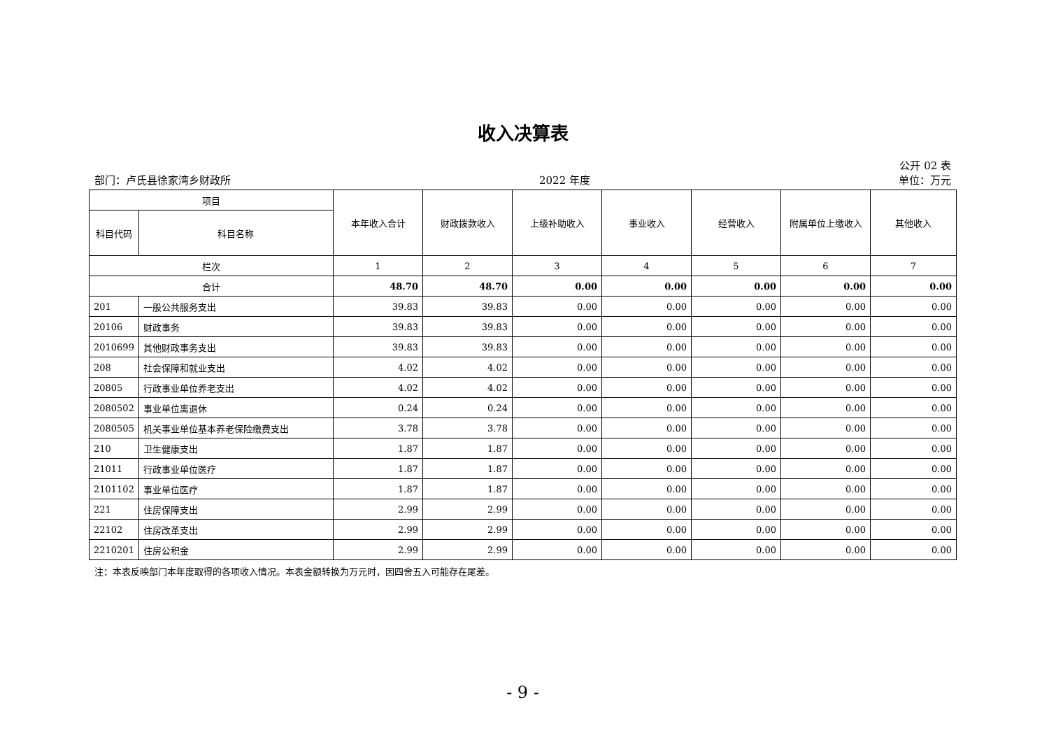收入决算表
公开 02 表
部门：卢氏县徐家湾乡财政所 2022 年度 单位：万元
| 项目 | | 本年收入合计 | 财政拨款收入 | 上级补助收入 | 事业收入 | 经营收入 | 附属单位上缴收入 | 其他收入 |
| --- | --- | --- | --- | --- | --- | --- | --- | --- |
| 科目代码 | 科目名称 | | | | | | | |
| 栏次 | | 1 | 2 | 3 | 4 | 5 | 6 | 7 |
| 合计 | | 48.70 | 48.70 | 0.00 | 0.00 | 0.00 | 0.00 | 0.00 |
| 201 | 一般公共服务支出 | 39.83 | 39.83 | 0.00 | 0.00 | 0.00 | 0.00 | 0.00 |
| 20106 | 财政事务 | 39.83 | 39.83 | 0.00 | 0.00 | 0.00 | 0.00 | 0.00 |
| 2010699 | 其他财政事务支出 | 39.83 | 39.83 | 0.00 | 0.00 | 0.00 | 0.00 | 0.00 |
| 208 | 社会保障和就业支出 | 4.02 | 4.02 | 0.00 | 0.00 | 0.00 | 0.00 | 0.00 |
| 20805 | 行政事业单位养老支出 | 4.02 | 4.02 | 0.00 | 0.00 | 0.00 | 0.00 | 0.00 |
| 2080502 | 事业单位离退休 | 0.24 | 0.24 | 0.00 | 0.00 | 0.00 | 0.00 | 0.00 |
| 2080505 | 机关事业单位基本养老保险缴费支出 | 3.78 | 3.78 | 0.00 | 0.00 | 0.00 | 0.00 | 0.00 |
| 210 | 卫生健康支出 | 1.87 | 1.87 | 0.00 | 0.00 | 0.00 | 0.00 | 0.00 |
| 21011 | 行政事业单位医疗 | 1.87 | 1.87 | 0.00 | 0.00 | 0.00 | 0.00 | 0.00 |
| 2101102 | 事业单位医疗 | 1.87 | 1.87 | 0.00 | 0.00 | 0.00 | 0.00 | 0.00 |
| 221 | 住房保障支出 | 2.99 | 2.99 | 0.00 | 0.00 | 0.00 | 0.00 | 0.00 |
| 22102 | 住房改革支出 | 2.99 | 2.99 | 0.00 | 0.00 | 0.00 | 0.00 | 0.00 |
| 2210201 | 住房公积金 | 2.99 | 2.99 | 0.00 | 0.00 | 0.00 | 0.00 | 0.00 |
注：本表反映部门本年度取得的各项收入情况。本表金额转换为万元时，因四舍五入可能存在尾差。
- 9 -